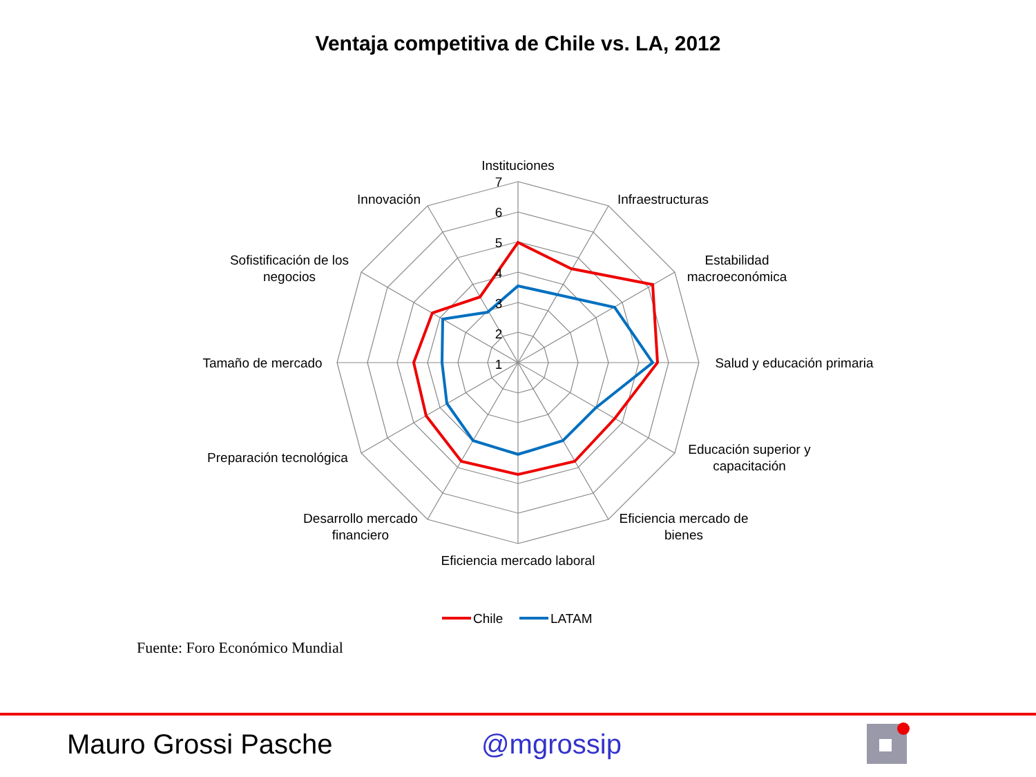Ventaja competitiva de Chile vs. LA, 2012
7
6
5
4
3
2
1
Instituciones
Infraestructuras
Estabilidad
macroeconómica
Salud y educación primaria
Educación superior y
capacitación
Eficiencia mercado de
bienes
Eficiencia mercado laboral
Desarrollo mercado
financiero
Preparación tecnológica
Tamaño de mercado
Sofistificación de los
negocios
Innovación
Chile
LATAM
Fuente: Foro Económico Mundial
Mauro Grossi Pasche @mgrossip